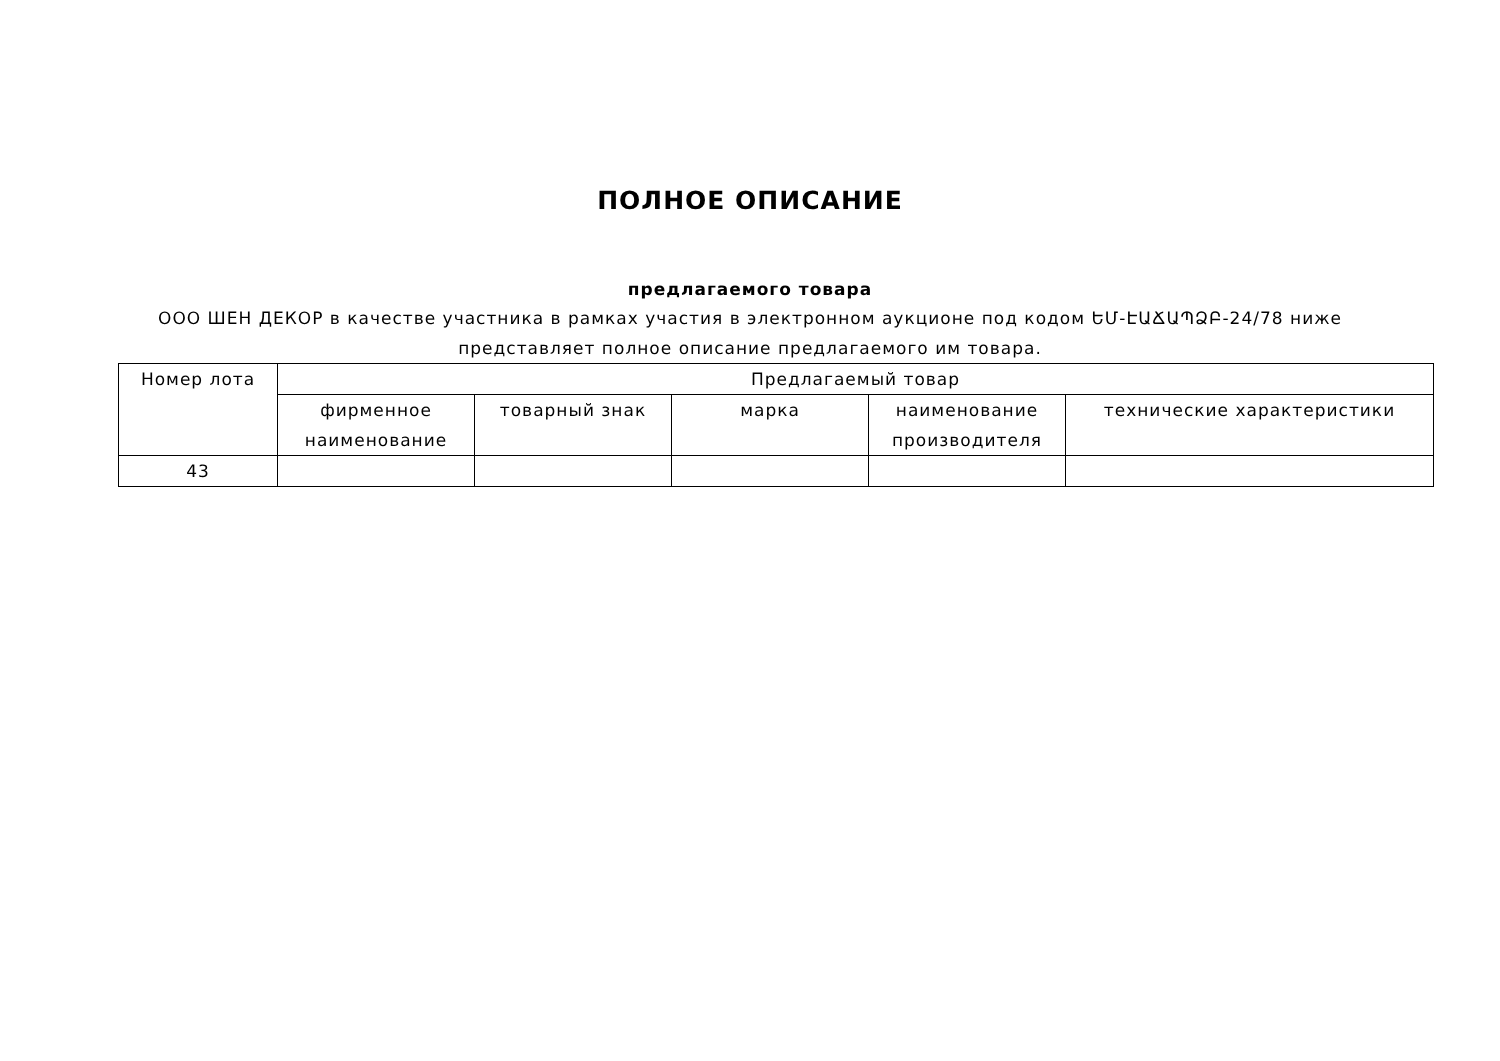ПОЛНОЕ ОПИСАНИЕ
предлагаемого товара
ООО ШЕН ДЕКОР в качестве участника в рамках участия в электронном аукционе под кодом ԵՄ-ԷԱՃԱՊՁԲ-24/78 ниже представляет полное описание предлагаемого им товара.
| Номер лота | Предлагаемый товар | | | | |
| --- | --- | --- | --- | --- | --- |
| | фирменное наименование | товарный знак | марка | наименование производителя | технические характеристики |
| 43 | | | | | |